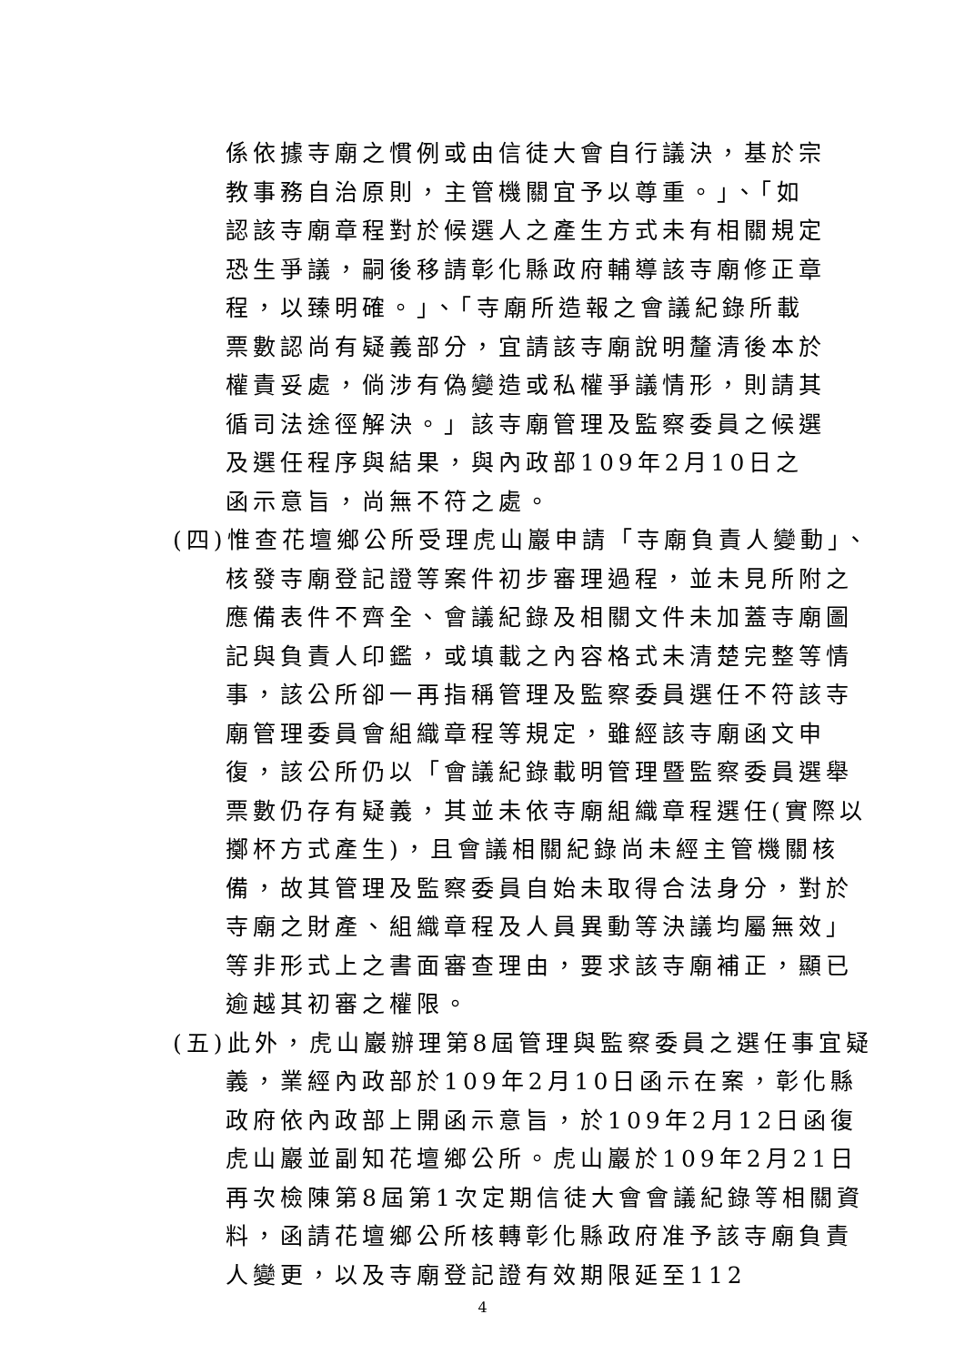係依據寺廟之慣例或由信徒大會自行議決，基於宗教事務自治原則，主管機關宜予以尊重。」、「如認該寺廟章程對於候選人之產生方式未有相關規定恐生爭議，嗣後移請彰化縣政府輔導該寺廟修正章程，以臻明確。」、「寺廟所造報之會議紀錄所載票數認尚有疑義部分，宜請該寺廟說明釐清後本於權責妥處，倘涉有偽變造或私權爭議情形，則請其循司法途徑解決。」該寺廟管理及監察委員之候選及選任程序與結果，與內政部109年2月10日之函示意旨，尚無不符之處。
(四)惟查花壇鄉公所受理虎山巖申請「寺廟負責人變動」、核發寺廟登記證等案件初步審理過程，並未見所附之應備表件不齊全、會議紀錄及相關文件未加蓋寺廟圖記與負責人印鑑，或填載之內容格式未清楚完整等情事，該公所卻一再指稱管理及監察委員選任不符該寺廟管理委員會組織章程等規定，雖經該寺廟函文申復，該公所仍以「會議紀錄載明管理暨監察委員選舉票數仍存有疑義，其並未依寺廟組織章程選任(實際以擲杯方式產生)，且會議相關紀錄尚未經主管機關核備，故其管理及監察委員自始未取得合法身分，對於寺廟之財產、組織章程及人員異動等決議均屬無效」等非形式上之書面審查理由，要求該寺廟補正，顯已逾越其初審之權限。
(五)此外，虎山巖辦理第8屆管理與監察委員之選任事宜疑義，業經內政部於109年2月10日函示在案，彰化縣政府依內政部上開函示意旨，於109年2月12日函復虎山巖並副知花壇鄉公所。虎山巖於109年2月21日再次檢陳第8屆第1次定期信徒大會會議紀錄等相關資料，函請花壇鄉公所核轉彰化縣政府准予該寺廟負責人變更，以及寺廟登記證有效期限延至112
4